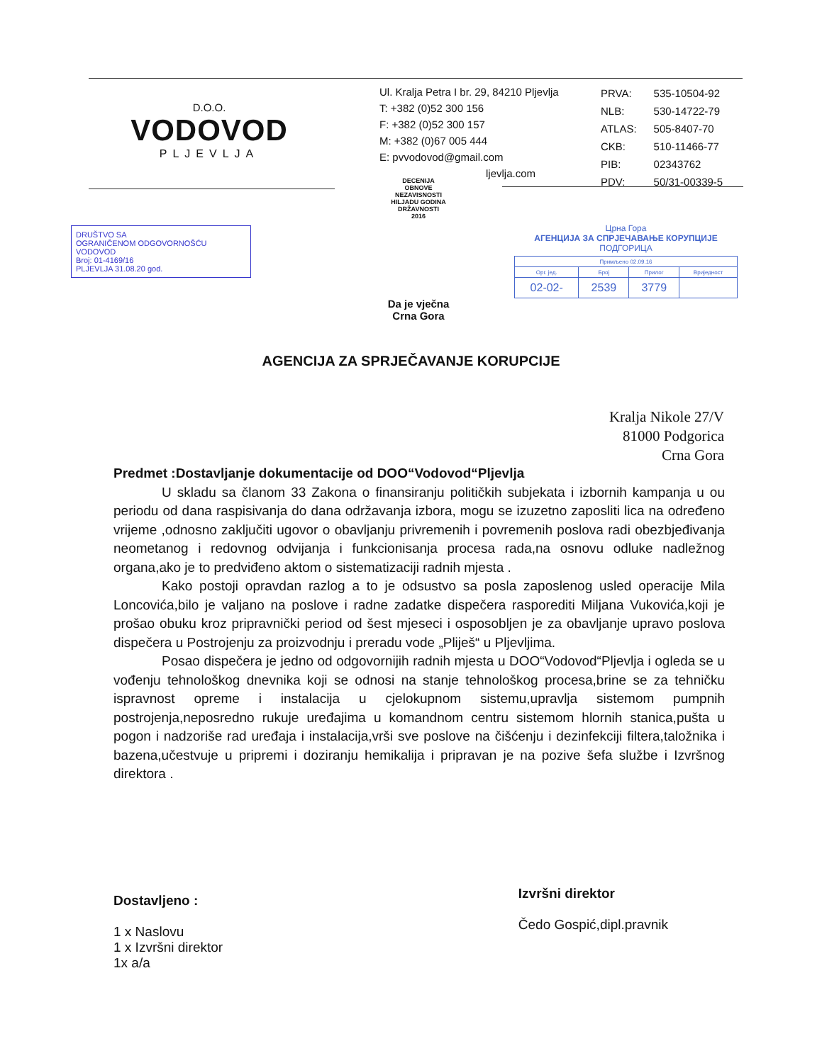D.O.O.
VODOVOD
PLJEVLJA
Ul. Kralja Petra I br. 29, 84210 Pljevlja
T: +382 (0)52 300 156
F: +382 (0)52 300 157
M: +382 (0)67 005 444
E: pvvodovod@gmail.com
ljevlja.com
| PRVA: | 535-10504-92 |
| NLB: | 530-14722-79 |
| ATLAS: | 505-8407-70 |
| CKB: | 510-11466-77 |
| PIB: | 02343762 |
| PDV: | 50/31-00339-5 |
DECENIJA
OBNOVE
NEZAVISNOSTI
HILJADU GODINA
DRŽAVNOSTI
2016
Da je vječna Crna Gora
DRUŠTVO SA
OGRANIČENOM ODGOVORNOŠĆU
VODOVOD
Broj: 01-4169/16
PLJEVLJA 31.08.20 god.
Црна Гора
АГЕНЦИЈА ЗА СПРЈЕЧАВАЊЕ КОРУПЦИЈЕ
ПОДГОРИЦА
| Примљено 02.09.16 | | | |
| Орг. јед. | Број | Прилог | Вриједност |
| 02-02- | 2539 | 3779 | |
AGENCIJA ZA SPRJEČAVANJE KORUPCIJE
Kralja Nikole 27/V
81000 Podgorica
Crna Gora
Predmet :Dostavljanje dokumentacije od DOO“Vodovod“Pljevlja
U skladu sa članom 33 Zakona o finansiranju političkih subjekata i izbornih kampanja u ou periodu od dana raspisivanja do dana održavanja izbora, mogu se izuzetno zaposliti lica na određeno vrijeme ,odnosno zaključiti ugovor o obavljanju privremenih i povremenih poslova radi obezbjeđivanja neometanog i redovnog odvijanja i funkcionisanja procesa rada,na osnovu odluke nadležnog organa,ako je to predviđeno aktom o sistematizaciji radnih mjesta .
Kako postoji opravdan razlog a to je odsustvo sa posla zaposlenog usled operacije Mila Loncovića,bilo je valjano na poslove i radne zadatke dispečera rasporediti Miljana Vukovića,koji je prošao obuku kroz pripravnički period od šest mjeseci i osposobljen je za obavljanje upravo poslova dispečera u Postrojenju za proizvodnju i preradu vode „Pliješ“ u Pljevljima.
Posao dispečera je jedno od odgovornijih radnih mjesta u DOO“Vodovod“Pljevlja i ogleda se u vođenju tehnološkog dnevnika koji se odnosi na stanje tehnološkog procesa,brine se za tehničku ispravnost opreme i instalacija u cjelokupnom sistemu,upravlja sistemom pumpnih postrojenja,neposredno rukuje uređajima u komandnom centru sistemom hlornih stanica,pušta u pogon i nadzoriše rad uređaja i instalacija,vrši sve poslove na čišćenju i dezinfekciji filtera,taložnika i bazena,učestvuje u pripremi i doziranju hemikalija i pripravan je na pozive šefa službe i Izvršnog direktora .
Dostavljeno :
1 x Naslovu
1 x Izvršni direktor
1x a/a
Izvršni direktor
Čedo Gospić,dipl.pravnik